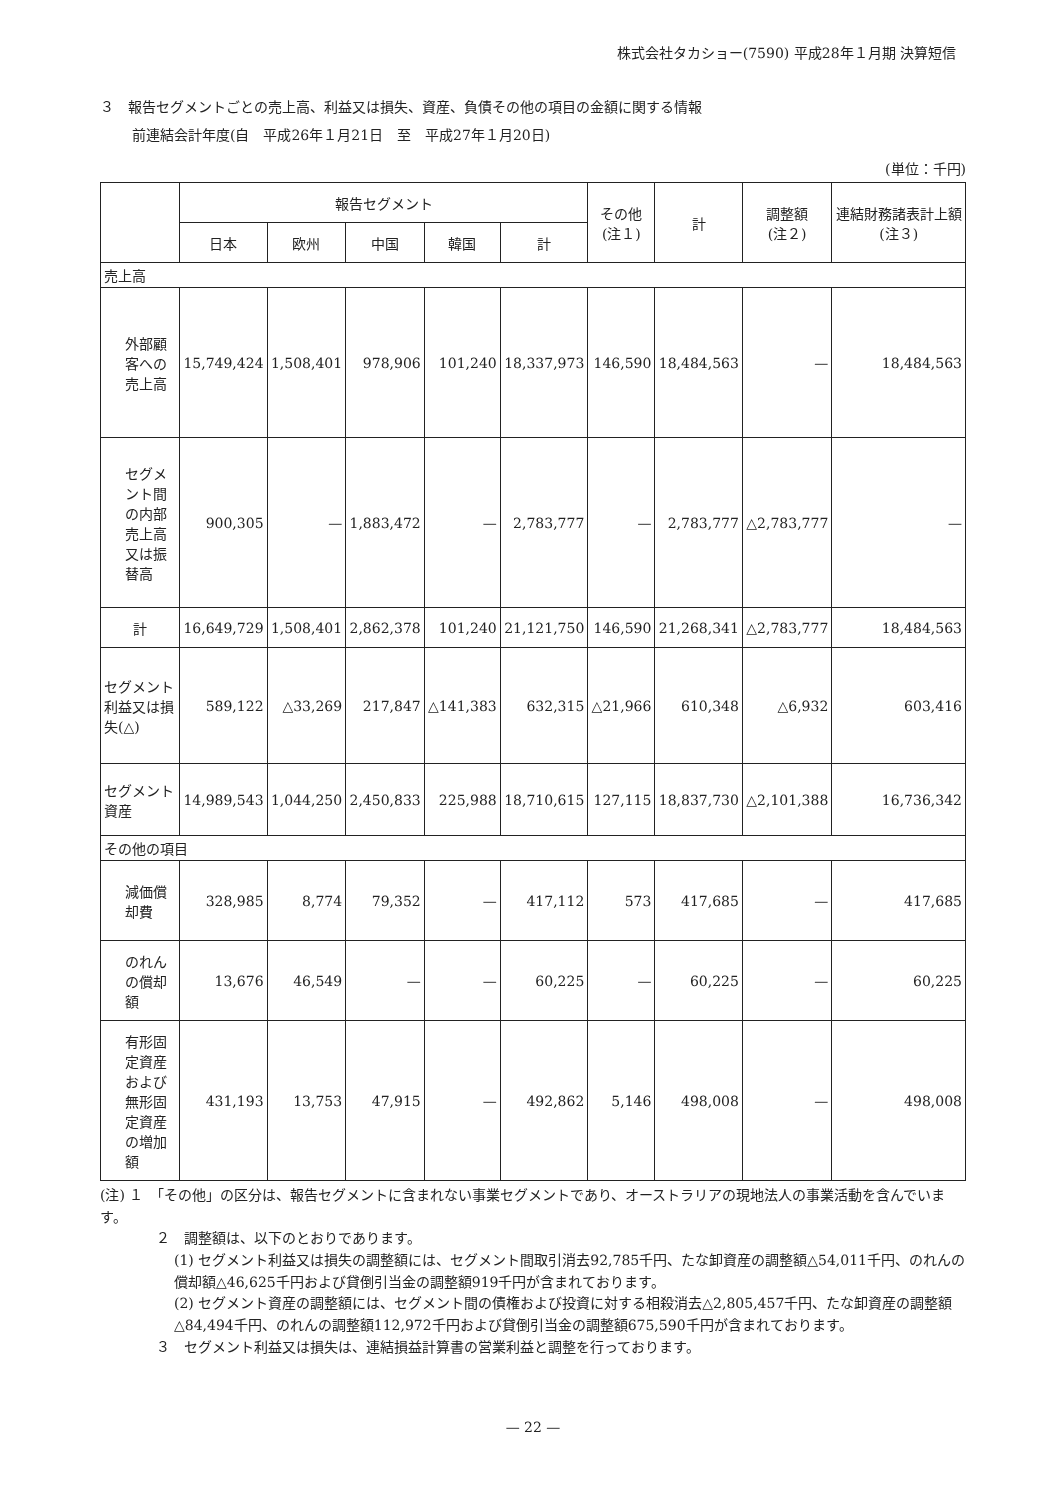株式会社タカショー(7590) 平成28年１月期 決算短信
３　報告セグメントごとの売上高、利益又は損失、資産、負債その他の項目の金額に関する情報
前連結会計年度(自　平成26年１月21日　至　平成27年１月20日)
(単位：千円)
| | 報告セグメント | | | | | その他 (注１) | 計 | 調整額 (注２) | 連結財務諸表計上額 (注３) |
| --- | --- | --- | --- | --- | --- | --- | --- | --- | --- |
| | 日本 | 欧州 | 中国 | 韓国 | 計 | | | | |
| 売上高 | | | | | | | | | |
| 外部顧客への売上高 | 15,749,424 | 1,508,401 | 978,906 | 101,240 | 18,337,973 | 146,590 | 18,484,563 | — | 18,484,563 |
| セグメント間の内部売上高又は振替高 | 900,305 | — | 1,883,472 | — | 2,783,777 | — | 2,783,777 | △2,783,777 | — |
| 計 | 16,649,729 | 1,508,401 | 2,862,378 | 101,240 | 21,121,750 | 146,590 | 21,268,341 | △2,783,777 | 18,484,563 |
| セグメント利益又は損失(△) | 589,122 | △33,269 | 217,847 | △141,383 | 632,315 | △21,966 | 610,348 | △6,932 | 603,416 |
| セグメント資産 | 14,989,543 | 1,044,250 | 2,450,833 | 225,988 | 18,710,615 | 127,115 | 18,837,730 | △2,101,388 | 16,736,342 |
| その他の項目 | | | | | | | | | |
| 減価償却費 | 328,985 | 8,774 | 79,352 | — | 417,112 | 573 | 417,685 | — | 417,685 |
| のれんの償却額 | 13,676 | 46,549 | — | — | 60,225 | — | 60,225 | — | 60,225 |
| 有形固定資産および無形固定資産の増加額 | 431,193 | 13,753 | 47,915 | — | 492,862 | 5,146 | 498,008 | — | 498,008 |
(注) １　「その他」の区分は、報告セグメントに含まれない事業セグメントであり、オーストラリアの現地法人の事業活動を含んでいます。
２　調整額は、以下のとおりであります。
(1) セグメント利益又は損失の調整額には、セグメント間取引消去92,785千円、たな卸資産の調整額△54,011千円、のれんの償却額△46,625千円および貸倒引当金の調整額919千円が含まれております。
(2) セグメント資産の調整額には、セグメント間の債権および投資に対する相殺消去△2,805,457千円、たな卸資産の調整額△84,494千円、のれんの調整額112,972千円および貸倒引当金の調整額675,590千円が含まれております。
３　セグメント利益又は損失は、連結損益計算書の営業利益と調整を行っております。
— 22 —